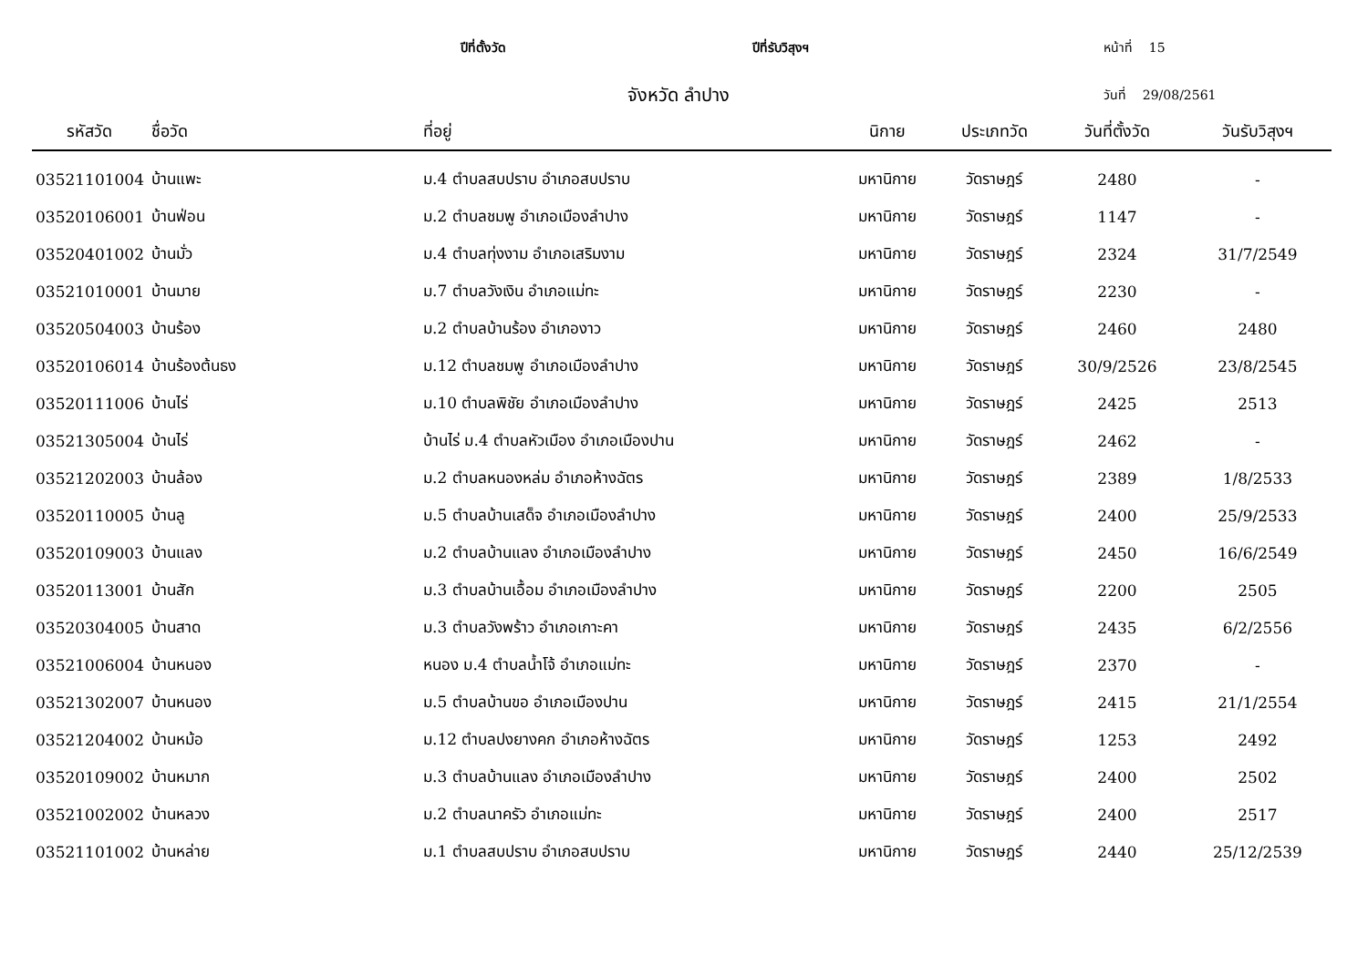ปีที่ตั้งวัด ปีที่รับวิสุงฯ หน้าที่ 15
จังหวัด ลำปาง วันที่ 29/08/2561
| รหัสวัด | ชื่อวัด | ที่อยู่ | นิกาย | ประเภทวัด | วันที่ตั้งวัด | วันรับวิสุงฯ |
| --- | --- | --- | --- | --- | --- | --- |
| 03521101004 | บ้านแพะ | ม.4 ตำบลสบปราบ อำเภอสบปราบ | มหานิกาย | วัดราษฎร์ | 2480 | - |
| 03520106001 | บ้านฟ่อน | ม.2 ตำบลชมพู อำเภอเมืองลำปาง | มหานิกาย | วัดราษฎร์ | 1147 | - |
| 03520401002 | บ้านมั่ว | ม.4 ตำบลทุ่งงาม อำเภอเสริมงาม | มหานิกาย | วัดราษฎร์ | 2324 | 31/7/2549 |
| 03521010001 | บ้านมาย | ม.7 ตำบลวังเงิน อำเภอแม่ทะ | มหานิกาย | วัดราษฎร์ | 2230 | - |
| 03520504003 | บ้านร้อง | ม.2 ตำบลบ้านร้อง อำเภองาว | มหานิกาย | วัดราษฎร์ | 2460 | 2480 |
| 03520106014 | บ้านร้องต้นธง | ม.12 ตำบลชมพู อำเภอเมืองลำปาง | มหานิกาย | วัดราษฎร์ | 30/9/2526 | 23/8/2545 |
| 03520111006 | บ้านไร่ | ม.10 ตำบลพิชัย อำเภอเมืองลำปาง | มหานิกาย | วัดราษฎร์ | 2425 | 2513 |
| 03521305004 | บ้านไร่ | บ้านไร่ ม.4 ตำบลหัวเมือง อำเภอเมืองปาน | มหานิกาย | วัดราษฎร์ | 2462 | - |
| 03521202003 | บ้านล้อง | ม.2 ตำบลหนองหล่ม อำเภอห้างฉัตร | มหานิกาย | วัดราษฎร์ | 2389 | 1/8/2533 |
| 03520110005 | บ้านลู | ม.5 ตำบลบ้านเสด็จ อำเภอเมืองลำปาง | มหานิกาย | วัดราษฎร์ | 2400 | 25/9/2533 |
| 03520109003 | บ้านแลง | ม.2 ตำบลบ้านแลง อำเภอเมืองลำปาง | มหานิกาย | วัดราษฎร์ | 2450 | 16/6/2549 |
| 03520113001 | บ้านสัก | ม.3 ตำบลบ้านเอื้อม อำเภอเมืองลำปาง | มหานิกาย | วัดราษฎร์ | 2200 | 2505 |
| 03520304005 | บ้านสาด | ม.3 ตำบลวังพร้าว อำเภอเกาะคา | มหานิกาย | วัดราษฎร์ | 2435 | 6/2/2556 |
| 03521006004 | บ้านหนอง | หนอง ม.4 ตำบลน้ำโจ้ อำเภอแม่ทะ | มหานิกาย | วัดราษฎร์ | 2370 | - |
| 03521302007 | บ้านหนอง | ม.5 ตำบลบ้านขอ อำเภอเมืองปาน | มหานิกาย | วัดราษฎร์ | 2415 | 21/1/2554 |
| 03521204002 | บ้านหม้อ | ม.12 ตำบลปงยางคก อำเภอห้างฉัตร | มหานิกาย | วัดราษฎร์ | 1253 | 2492 |
| 03520109002 | บ้านหมาก | ม.3 ตำบลบ้านแลง อำเภอเมืองลำปาง | มหานิกาย | วัดราษฎร์ | 2400 | 2502 |
| 03521002002 | บ้านหลวง | ม.2 ตำบลนาครัว อำเภอแม่ทะ | มหานิกาย | วัดราษฎร์ | 2400 | 2517 |
| 03521101002 | บ้านหล่าย | ม.1 ตำบลสบปราบ อำเภอสบปราบ | มหานิกาย | วัดราษฎร์ | 2440 | 25/12/2539 |